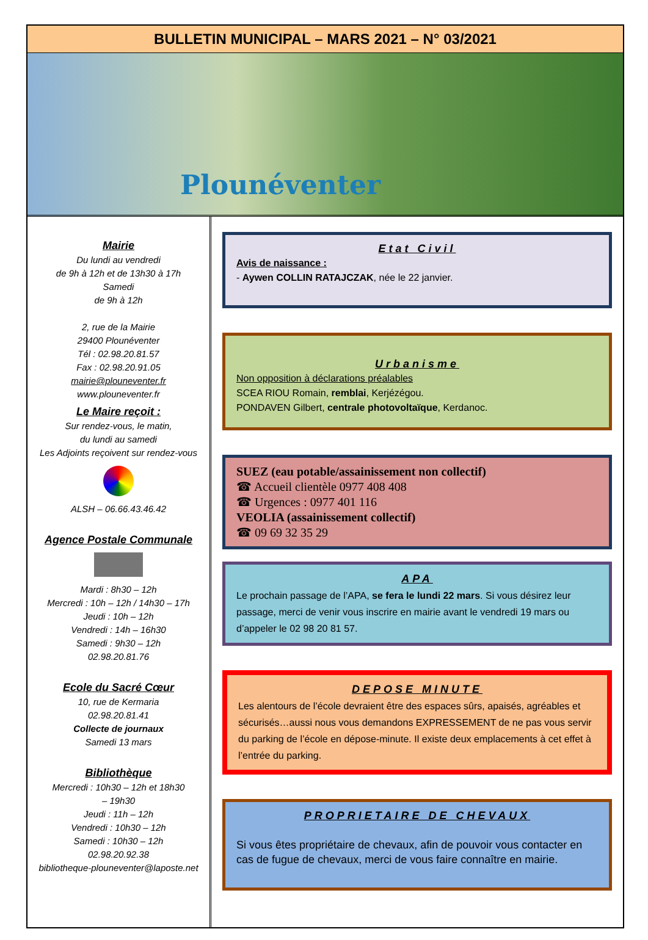BULLETIN MUNICIPAL – MARS 2021 – N° 03/2021
Plounéventer
Mairie
Du lundi au vendredi
de 9h à 12h et de 13h30 à 17h
Samedi
de 9h à 12h
2, rue de la Mairie
29400 Plounéventer
Tél : 02.98.20.81.57
Fax : 02.98.20.91.05
mairie@plouneventer.fr
www.plouneventer.fr
Le Maire reçoit :
Sur rendez-vous, le matin,
du lundi au samedi
Les Adjoints reçoivent sur rendez-vous
ALSH – 06.66.43.46.42
Agence Postale Communale
Mardi : 8h30 – 12h
Mercredi : 10h – 12h / 14h30 – 17h
Jeudi : 10h – 12h
Vendredi : 14h – 16h30
Samedi : 9h30 – 12h
02.98.20.81.76
Ecole du Sacré Cœur
10, rue de Kermaria
02.98.20.81.41
Collecte de journaux
Samedi 13 mars
Bibliothèque
Mercredi : 10h30 – 12h et 18h30
– 19h30
Jeudi : 11h – 12h
Vendredi : 10h30 – 12h
Samedi : 10h30 – 12h
02.98.20.92.38
bibliotheque-plouneventer@laposte.net
Etat Civil
Avis de naissance :
- Aywen COLLIN RATAJCZAK, née le 22 janvier.
Urbanisme
Non opposition à déclarations préalables
SCEA RIOU Romain, remblai, Kerjézégou.
PONDAVEN Gilbert, centrale photovoltaïque, Kerdanoc.
SUEZ (eau potable/assainissement non collectif)
☎ Accueil clientèle 0977 408 408
☎ Urgences : 0977 401 116
VEOLIA (assainissement collectif)
☎ 09 69 32 35 29
APA
Le prochain passage de l’APA, se fera le lundi 22 mars. Si vous désirez leur passage, merci de venir vous inscrire en mairie avant le vendredi 19 mars ou d’appeler le 02 98 20 81 57.
DEPOSE MINUTE
Les alentours de l’école devraient être des espaces sûrs, apaisés, agréables et sécurisés…aussi nous vous demandons EXPRESSEMENT de ne pas vous servir du parking de l’école en dépose-minute. Il existe deux emplacements à cet effet à l’entrée du parking.
PROPRIETAIRE DE CHEVAUX
Si vous êtes propriétaire de chevaux, afin de pouvoir vous contacter en cas de fugue de chevaux, merci de vous faire connaître en mairie.